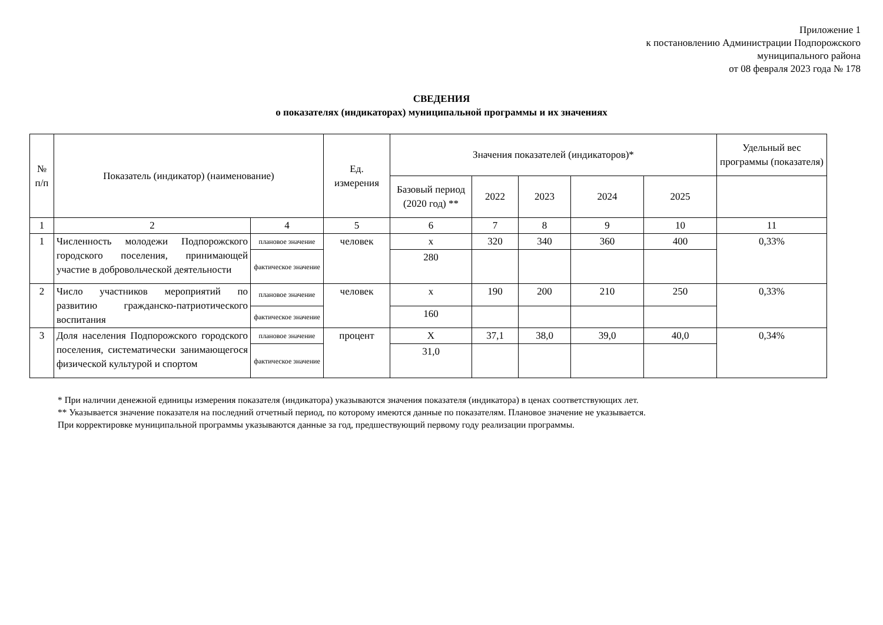Приложение 1
к постановлению Администрации Подпорожского
муниципального района
от 08 февраля 2023 года № 178
СВЕДЕНИЯ
о показателях (индикаторах) муниципальной программы и их значениях
| № п/п | Показатель (индикатор) (наименование) | | Ед. измерения | Значения показателей (индикаторов)* | | | | | Удельный вес программы (показателя) |
| --- | --- | --- | --- | --- | --- | --- | --- | --- | --- |
| | | | | Базовый период (2020 год) ** | 2022 | 2023 | 2024 | 2025 | |
| 1 | 2 | 4 | 5 | 6 | 7 | 8 | 9 | 10 | 11 |
| 1 | Численность молодежи Подпорожского городского поселения, принимающей участие в добровольческой деятельности | плановое значение | человек | х | 320 | 340 | 360 | 400 | 0,33% |
| | | фактическое значение | | 280 | | | | | |
| 2 | Число участников мероприятий по развитию гражданско-патриотического воспитания | плановое значение | человек | х | 190 | 200 | 210 | 250 | 0,33% |
| | | фактическое значение | | 160 | | | | | |
| 3 | Доля населения Подпорожского городского поселения, систематически занимающегося физической культурой и спортом | плановое значение | процент | Х | 37,1 | 38,0 | 39,0 | 40,0 | 0,34% |
| | | фактическое значение | | 31,0 | | | | | |
* При наличии денежной единицы измерения показателя (индикатора) указываются значения показателя (индикатора) в ценах соответствующих лет.
** Указывается значение показателя на последний отчетный период, по которому имеются данные по показателям. Плановое значение не указывается.
При корректировке муниципальной программы указываются данные за год, предшествующий первому году реализации программы.